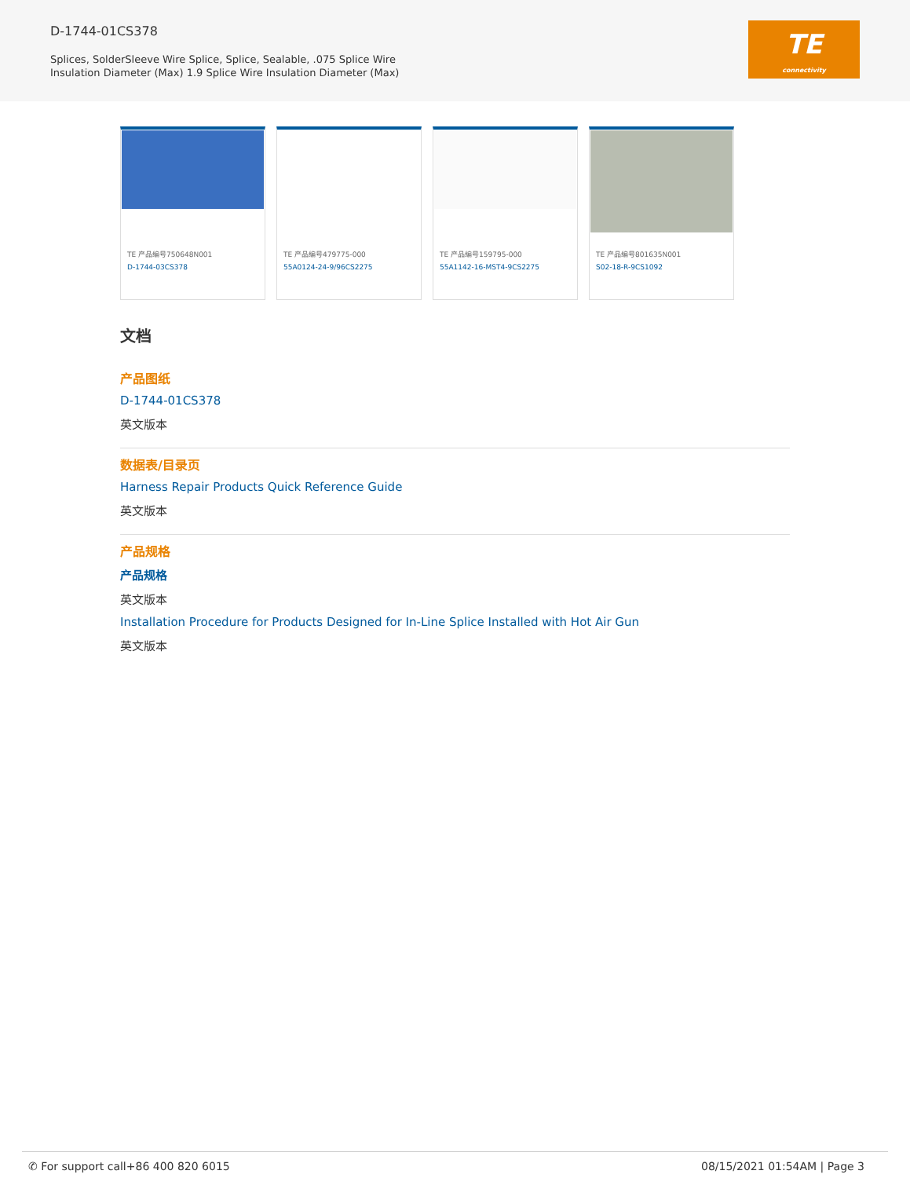D-1744-01CS378
Splices, SolderSleeve Wire Splice, Splice, Sealable, .075 Splice Wire Insulation Diameter (Max) 1.9 Splice Wire Insulation Diameter (Max)
TE
connectivity
TE 产品编号750648N001
D-1744-03CS378
TE 产品编号479775-000
55A0124-24-9/96CS2275
TE 产品编号159795-000
55A1142-16-MST4-9CS2275
TE 产品编号801635N001
S02-18-R-9CS1092
文档
产品图纸
D-1744-01CS378
英文版本
数据表/目录页
Harness Repair Products Quick Reference Guide
英文版本
产品规格
产品规格
英文版本
Installation Procedure for Products Designed for In-Line Splice Installed with Hot Air Gun
英文版本
✆ For support call+86 400 820 6015 08/15/2021 01:54AM | Page 3